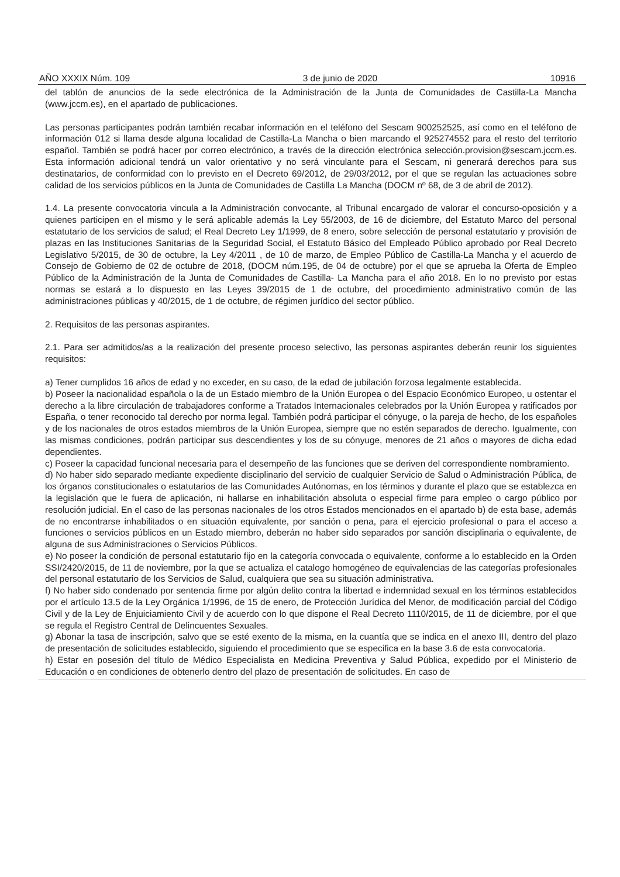AÑO XXXIX Núm. 109 3 de junio de 2020 10916
del tablón de anuncios de la sede electrónica de la Administración de la Junta de Comunidades de Castilla-La Mancha (www.jccm.es), en el apartado de publicaciones.
Las personas participantes podrán también recabar información en el teléfono del Sescam 900252525, así como en el teléfono de información 012 si llama desde alguna localidad de Castilla-La Mancha o bien marcando el 925274552 para el resto del territorio español. También se podrá hacer por correo electrónico, a través de la dirección electrónica selección.provision@sescam.jccm.es. Esta información adicional tendrá un valor orientativo y no será vinculante para el Sescam, ni generará derechos para sus destinatarios, de conformidad con lo previsto en el Decreto 69/2012, de 29/03/2012, por el que se regulan las actuaciones sobre calidad de los servicios públicos en la Junta de Comunidades de Castilla La Mancha (DOCM nº 68, de 3 de abril de 2012).
1.4. La presente convocatoria vincula a la Administración convocante, al Tribunal encargado de valorar el concurso-oposición y a quienes participen en el mismo y le será aplicable además la Ley 55/2003, de 16 de diciembre, del Estatuto Marco del personal estatutario de los servicios de salud; el Real Decreto Ley 1/1999, de 8 enero, sobre selección de personal estatutario y provisión de plazas en las Instituciones Sanitarias de la Seguridad Social, el Estatuto Básico del Empleado Público aprobado por Real Decreto Legislativo 5/2015, de 30 de octubre, la Ley 4/2011 , de 10 de marzo, de Empleo Público de Castilla-La Mancha y el acuerdo de Consejo de Gobierno de 02 de octubre de 2018, (DOCM núm.195, de 04 de octubre) por el que se aprueba la Oferta de Empleo Público de la Administración de la Junta de Comunidades de Castilla- La Mancha para el año 2018. En lo no previsto por estas normas se estará a lo dispuesto en las Leyes 39/2015 de 1 de octubre, del procedimiento administrativo común de las administraciones públicas y 40/2015, de 1 de octubre, de régimen jurídico del sector público.
2. Requisitos de las personas aspirantes.
2.1. Para ser admitidos/as a la realización del presente proceso selectivo, las personas aspirantes deberán reunir los siguientes requisitos:
a) Tener cumplidos 16 años de edad y no exceder, en su caso, de la edad de jubilación forzosa legalmente establecida.
b) Poseer la nacionalidad española o la de un Estado miembro de la Unión Europea o del Espacio Económico Europeo, u ostentar el derecho a la libre circulación de trabajadores conforme a Tratados Internacionales celebrados por la Unión Europea y ratificados por España, o tener reconocido tal derecho por norma legal. También podrá participar el cónyuge, o la pareja de hecho, de los españoles y de los nacionales de otros estados miembros de la Unión Europea, siempre que no estén separados de derecho. Igualmente, con las mismas condiciones, podrán participar sus descendientes y los de su cónyuge, menores de 21 años o mayores de dicha edad dependientes.
c) Poseer la capacidad funcional necesaria para el desempeño de las funciones que se deriven del correspondiente nombramiento.
d) No haber sido separado mediante expediente disciplinario del servicio de cualquier Servicio de Salud o Administración Pública, de los órganos constitucionales o estatutarios de las Comunidades Autónomas, en los términos y durante el plazo que se establezca en la legislación que le fuera de aplicación, ni hallarse en inhabilitación absoluta o especial firme para empleo o cargo público por resolución judicial. En el caso de las personas nacionales de los otros Estados mencionados en el apartado b) de esta base, además de no encontrarse inhabilitados o en situación equivalente, por sanción o pena, para el ejercicio profesional o para el acceso a funciones o servicios públicos en un Estado miembro, deberán no haber sido separados por sanción disciplinaria o equivalente, de alguna de sus Administraciones o Servicios Públicos.
e) No poseer la condición de personal estatutario fijo en la categoría convocada o equivalente, conforme a lo establecido en la Orden SSI/2420/2015, de 11 de noviembre, por la que se actualiza el catalogo homogéneo de equivalencias de las categorías profesionales del personal estatutario de los Servicios de Salud, cualquiera que sea su situación administrativa.
f) No haber sido condenado por sentencia firme por algún delito contra la libertad e indemnidad sexual en los términos establecidos por el artículo 13.5 de la Ley Orgánica 1/1996, de 15 de enero, de Protección Jurídica del Menor, de modificación parcial del Código Civil y de la Ley de Enjuiciamiento Civil y de acuerdo con lo que dispone el Real Decreto 1110/2015, de 11 de diciembre, por el que se regula el Registro Central de Delincuentes Sexuales.
g) Abonar la tasa de inscripción, salvo que se esté exento de la misma, en la cuantía que se indica en el anexo III, dentro del plazo de presentación de solicitudes establecido, siguiendo el procedimiento que se especifica en la base 3.6 de esta convocatoria.
h) Estar en posesión del título de Médico Especialista en Medicina Preventiva y Salud Pública, expedido por el Ministerio de Educación o en condiciones de obtenerlo dentro del plazo de presentación de solicitudes. En caso de